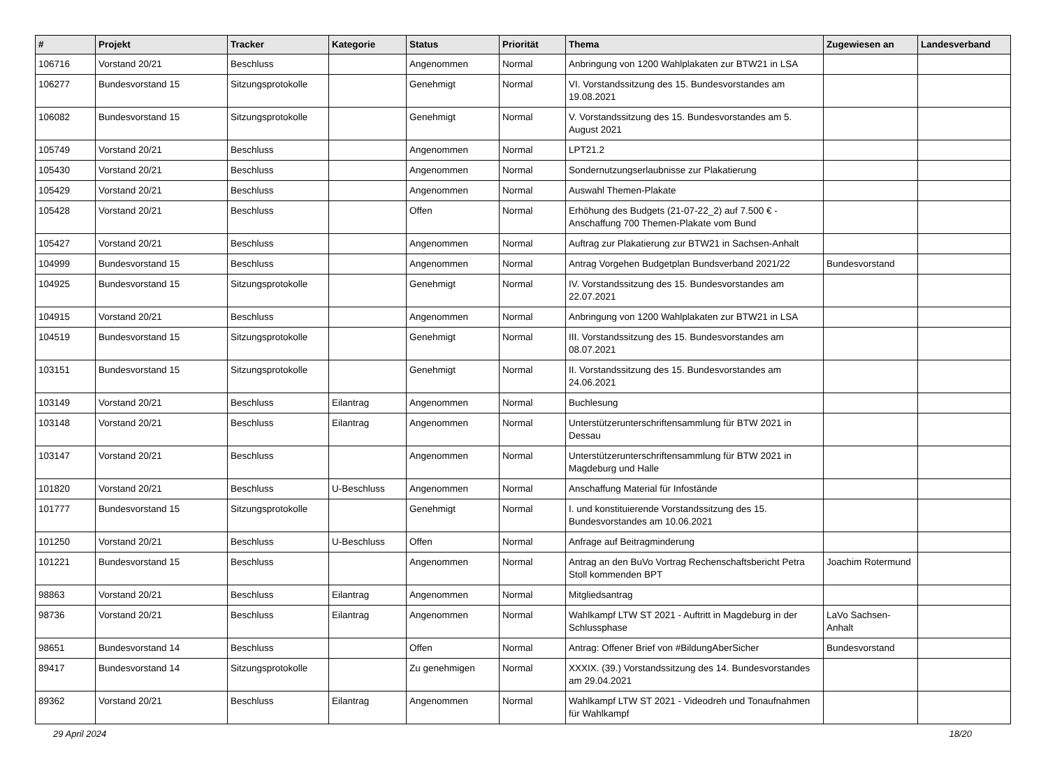| # | Projekt | Tracker | Kategorie | Status | Priorität | Thema | Zugewiesen an | Landesverband |
| --- | --- | --- | --- | --- | --- | --- | --- | --- |
| 106716 | Vorstand 20/21 | Beschluss | | Angenommen | Normal | Anbringung von 1200 Wahlplakaten zur BTW21 in LSA | | |
| 106277 | Bundesvorstand 15 | Sitzungsprotokolle | | Genehmigt | Normal | VI. Vorstandssitzung des 15. Bundesvorstandes am 19.08.2021 | | |
| 106082 | Bundesvorstand 15 | Sitzungsprotokolle | | Genehmigt | Normal | V. Vorstandssitzung des 15. Bundesvorstandes am 5. August 2021 | | |
| 105749 | Vorstand 20/21 | Beschluss | | Angenommen | Normal | LPT21.2 | | |
| 105430 | Vorstand 20/21 | Beschluss | | Angenommen | Normal | Sondernutzungserlaubnisse zur Plakatierung | | |
| 105429 | Vorstand 20/21 | Beschluss | | Angenommen | Normal | Auswahl Themen-Plakate | | |
| 105428 | Vorstand 20/21 | Beschluss | | Offen | Normal | Erhöhung des Budgets (21-07-22_2) auf 7.500 € - Anschaffung 700 Themen-Plakate vom Bund | | |
| 105427 | Vorstand 20/21 | Beschluss | | Angenommen | Normal | Auftrag zur Plakatierung zur BTW21 in Sachsen-Anhalt | | |
| 104999 | Bundesvorstand 15 | Beschluss | | Angenommen | Normal | Antrag Vorgehen Budgetplan Bundsverband 2021/22 | Bundesvorstand | |
| 104925 | Bundesvorstand 15 | Sitzungsprotokolle | | Genehmigt | Normal | IV. Vorstandssitzung des 15. Bundesvorstandes am 22.07.2021 | | |
| 104915 | Vorstand 20/21 | Beschluss | | Angenommen | Normal | Anbringung von 1200 Wahlplakaten zur BTW21 in LSA | | |
| 104519 | Bundesvorstand 15 | Sitzungsprotokolle | | Genehmigt | Normal | III. Vorstandssitzung des 15. Bundesvorstandes am 08.07.2021 | | |
| 103151 | Bundesvorstand 15 | Sitzungsprotokolle | | Genehmigt | Normal | II. Vorstandssitzung des 15. Bundesvorstandes am 24.06.2021 | | |
| 103149 | Vorstand 20/21 | Beschluss | Eilantrag | Angenommen | Normal | Buchlesung | | |
| 103148 | Vorstand 20/21 | Beschluss | Eilantrag | Angenommen | Normal | Unterstützerunterschriftensammlung für BTW 2021 in Dessau | | |
| 103147 | Vorstand 20/21 | Beschluss | | Angenommen | Normal | Unterstützerunterschriftensammlung für BTW 2021 in Magdeburg und Halle | | |
| 101820 | Vorstand 20/21 | Beschluss | U-Beschluss | Angenommen | Normal | Anschaffung Material für Infostände | | |
| 101777 | Bundesvorstand 15 | Sitzungsprotokolle | | Genehmigt | Normal | I. und konstituierende Vorstandssitzung des 15. Bundesvorstandes am 10.06.2021 | | |
| 101250 | Vorstand 20/21 | Beschluss | U-Beschluss | Offen | Normal | Anfrage auf Beitragminderung | | |
| 101221 | Bundesvorstand 15 | Beschluss | | Angenommen | Normal | Antrag an den BuVo Vortrag Rechenschaftsbericht Petra Stoll kommenden BPT | Joachim Rotermund | |
| 98863 | Vorstand 20/21 | Beschluss | Eilantrag | Angenommen | Normal | Mitgliedsantrag | | |
| 98736 | Vorstand 20/21 | Beschluss | Eilantrag | Angenommen | Normal | Wahlkampf LTW ST 2021 - Auftritt in Magdeburg in der Schlussphase | LaVo Sachsen-Anhalt | |
| 98651 | Bundesvorstand 14 | Beschluss | | Offen | Normal | Antrag: Offener Brief von #BildungAberSicher | Bundesvorstand | |
| 89417 | Bundesvorstand 14 | Sitzungsprotokolle | | Zu genehmigen | Normal | XXXIX. (39.) Vorstandssitzung des 14. Bundesvorstandes am 29.04.2021 | | |
| 89362 | Vorstand 20/21 | Beschluss | Eilantrag | Angenommen | Normal | Wahlkampf LTW ST 2021 - Videodreh und Tonaufnahmen für Wahlkampf | | |
29 April 2024 18/20